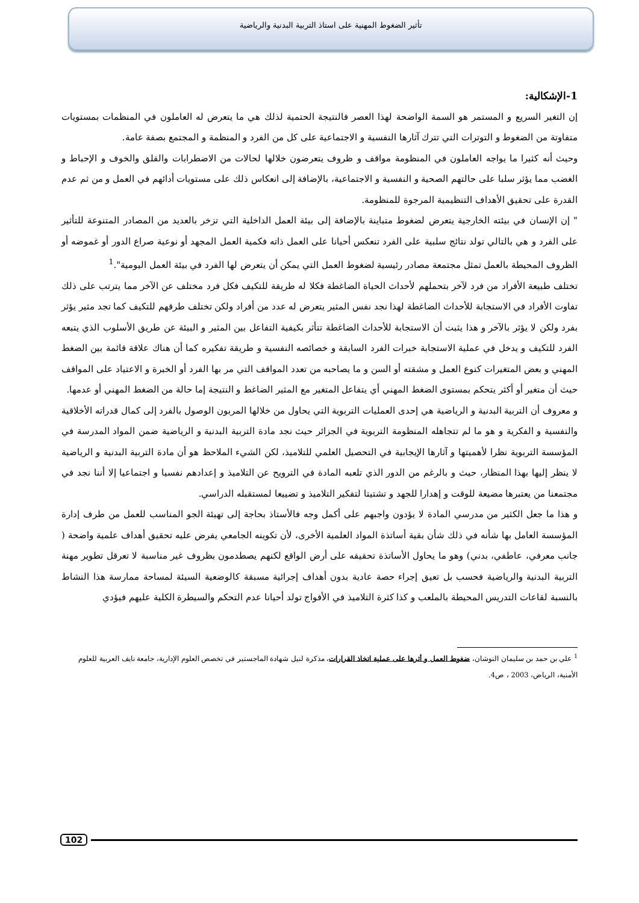تأثير الضغوط المهنية على استاذ التربية البدنية والرياضية
1-الإشكالية:
إن التغير السريع و المستمر هو السمة الواضحة لهذا العصر فالنتيجة الحتمية لذلك هي ما يتعرض له العاملون في المنظمات بمستويات متفاوتة من الضغوط و التوترات التي تترك آثارها النفسية و الاجتماعية على كل من الفرد و المنظمة و المجتمع بصفة عامة.
وحيث أنه كثيرا ما يواجه العاملون في المنظومة مواقف و ظروف يتعرضون خلالها لحالات من الاضطرابات والقلق والخوف و الإحباط و الغضب مما يؤثر سلبا على حالتهم الصحية و النفسية و الاجتماعية، بالإضافة إلى انعكاس ذلك على مستويات أدائهم في العمل و من ثم عدم القدرة على تحقيق الأهداف التنظيمية المرجوة للمنظومة.
" إن الإنسان في بيئته الخارجية يتعرض لضغوط متباينة بالإضافة إلى بيئة العمل الداخلية التي تزخر بالعديد من المصادر المتنوعة للتأثير على الفرد و هي بالتالي تولد نتائج سلبية على الفرد تنعكس أحيانا على العمل ذاته فكمية العمل المجهد أو نوعية صراع الدور أو غموضه أو الظروف المحيطة بالعمل تمثل مجتمعة مصادر رئيسية لضغوط العمل التي يمكن أن يتعرض لها الفرد في بيئة العمل اليومية".<sup>1</sup>
تختلف طبيعة الأفراد من فرد لآخر بتحملهم لأحداث الحياة الضاغطة فكلا له طريقة للتكيف فكل فرد مختلف عن الآخر مما يترتب على ذلك تفاوت الأفراد في الاستجابة للأحداث الضاغطة لهذا نجد نفس المثير يتعرض له عدد من أفراد ولكن تختلف طرقهم للتكيف كما تجد مثير يؤثر بفرد ولكن لا يؤثر بالآخر و هذا يثبت أن الاستجابة للأحداث الضاغطة تتأثر بكيفية التفاعل بين المثير و البيئة عن طريق الأسلوب الذي يتبعه الفرد للتكيف و يدخل في عملية الاستجابة خبرات الفرد السابقة و خصائصه النفسية و طريقة تفكيره كما أن هناك علاقة قائمة بين الضغط المهني و بعض المتغيرات كنوع العمل و مشقته أو السن و ما يصاحبه من تعدد المواقف التي مر بها الفرد أو الخبرة و الاعتياد على المواقف حيث أن متغير أو أكثر يتحكم بمستوى الضغط المهني أي يتفاعل المتغير مع المثير الضاغط و النتيجة إما حالة من الضغط المهني أو عدمها.
و معروف أن التربية البدنية و الرياضية هي إحدى العمليات التربوية التي يحاول من خلالها المربون الوصول بالفرد إلى كمال قدراته الأخلاقية والنفسية و الفكرية و هو ما لم تتجاهله المنظومة التربوية في الجزائر حيث نجد مادة التربية البدنية و الرياضية ضمن المواد المدرسة في المؤسسة التربوية نظرا لأهميتها و آثارها الإيجابية في التحصيل العلمي للتلاميذ، لكن الشيء الملاحظ هو أن مادة التربية البدنية و الرياضية لا ينظر إليها بهذا المنظار، حيث و بالرغم من الدور الذي تلعبه المادة في الترويح عن التلاميذ و إعدادهم نفسيا و اجتماعيا إلا أننا نجد في مجتمعنا من يعتبرها مضيعة للوقت و إهدارا للجهد و تشتيتا لتفكير التلاميذ و تضييعا لمستقبله الدراسي.
و هذا ما جعل الكثير من مدرسي المادة لا يؤدون واجبهم على أكمل وجه فالأستاذ بحاجة إلى تهيئة الجو المناسب للعمل من طرف إدارة المؤسسة العامل بها شأنه في ذلك شأن بقية أساتذة المواد العلمية الأخرى، لأن تكوينه الجامعي يفرض عليه تحقيق أهداف علمية واضحة ( جانب معرفي، عاطفي، بدني) وهو ما يحاول الأساتذة تحقيقه على أرض الواقع لكنهم يصطدمون بظروف غير مناسبة لا تعرقل تطوير مهنة التربية البدنية والرياضية فحسب بل تعيق إجراء حصة عادية بدون أهداف إجرائية مسبقة كالوضعية السيئة لمساحة ممارسة هذا النشاط بالنسبة لقاعات التدريس المحيطة بالملعب و كذا كثرة التلاميذ في الأفواج تولد أحيانا عدم التحكم والسيطرة الكلية عليهم فيؤدي
<sup>1</sup> علي بن حمد بن سليمان النوشان، ضغوط العمل و أثرها على عملية اتخاذ القرارات، مذكرة لنيل شهادة الماجستير في تخصص العلوم الإدارية، جامعة نايف العربية للعلوم الأمنية، الرياض، 2003 ، ص4.
102